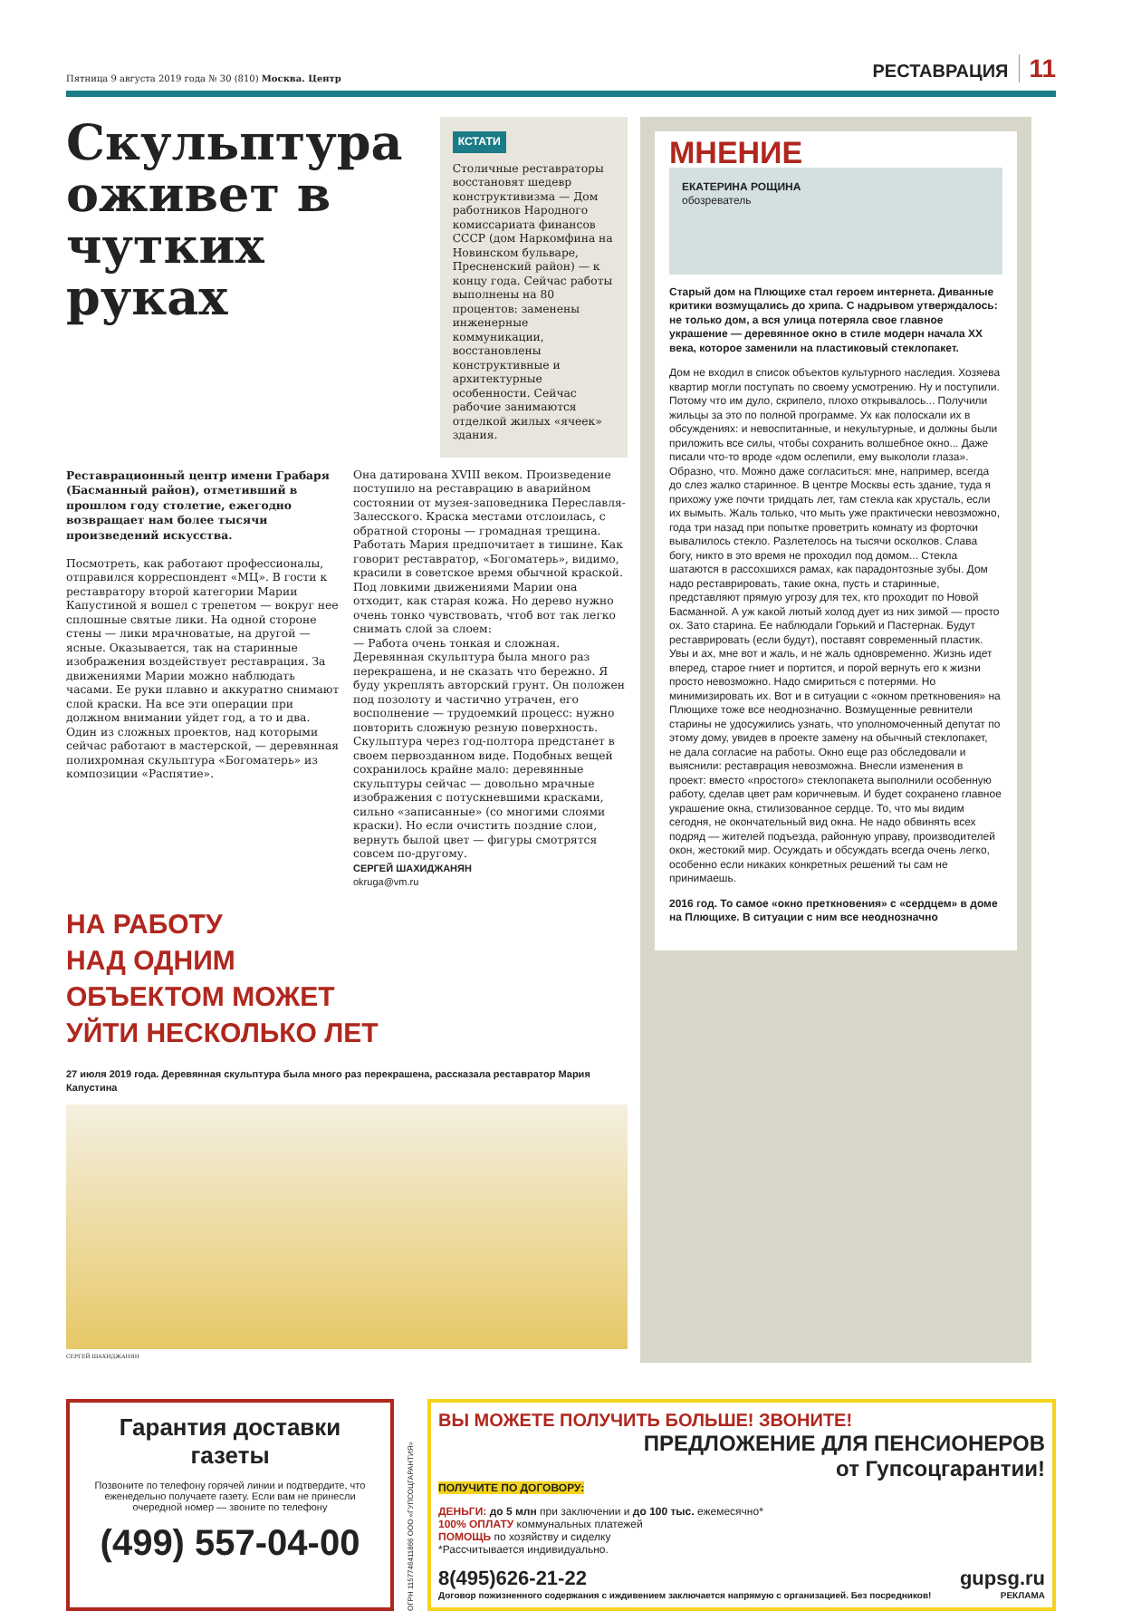Пятница 9 августа 2019 года № 30 (810) Москва. Центр
РЕСТАВРАЦИЯ 11
Скульптура оживет в чутких руках
КСТАТИ
Столичные реставраторы восстановят шедевр конструктивизма — Дом работников Народного комиссариата финансов СССР (дом Наркомфина на Новинском бульваре, Пресненский район) — к концу года. Сейчас работы выполнены на 80 процентов: заменены инженерные коммуникации, восстановлены конструктивные и архитектурные особенности. Сейчас рабочие занимаются отделкой жилых «ячеек» здания.
Реставрационный центр имени Грабаря (Басманный район), отметивший в прошлом году столетие, ежегодно возвращает нам более тысячи произведений искусства.
Посмотреть, как работают профессионалы, отправился корреспондент «МЦ». В гости к реставратору второй категории Марии Капустиной я вошел с трепетом — вокруг нее сплошные святые лики. На одной стороне стены — лики мрачноватые, на другой — ясные. Оказывается, так на старинные изображения воздействует реставрация. За движениями Марии можно наблюдать часами. Ее руки плавно и аккуратно снимают слой краски. На все эти операции при должном внимании уйдет год, а то и два.
Один из сложных проектов, над которыми сейчас работают в мастерской, — деревянная полихромная скульптура «Богоматерь» из композиции «Распятие».
Она датирована XVIII веком. Произведение поступило на реставрацию в аварийном состоянии от музея-заповедника Переславля-Залесского. Краска местами отслоилась, с обратной стороны — громадная трещина. Работать Мария предпочитает в тишине. Как говорит реставратор, «Богоматерь», видимо, красили в советское время обычной краской. Под ловкими движениями Марии она отходит, как старая кожа. Но дерево нужно очень тонко чувствовать, чтоб вот так легко снимать слой за слоем:
— Работа очень тонкая и сложная. Деревянная скульптура была много раз перекрашена, и не сказать что бережно. Я буду укреплять авторский грунт. Он положен под позолоту и частично утрачен, его восполнение — трудоемкий процесс: нужно повторить сложную резную поверхность.
Скульптура через год-полтора предстанет в своем первозданном виде. Подобных вещей сохранилось крайне мало: деревянные скульптуры сейчас — довольно мрачные изображения с потускневшими красками, сильно «записанные» (со многими слоями краски). Но если очистить поздние слои, вернуть былой цвет — фигуры смотрятся совсем по-другому.
СЕРГЕЙ ШАХИДЖАНЯН
okruga@vm.ru
НА РАБОТУ
НАД ОДНИМ
ОБЪЕКТОМ МОЖЕТ
УЙТИ НЕСКОЛЬКО ЛЕТ
27 июля 2019 года. Деревянная скульптура была много раз перекрашена, рассказала реставратор Мария Капустина
СЕРГЕЙ ШАХИДЖАНЯН
МНЕНИЕ
ЕКАТЕРИНА РОЩИНА
обозреватель
Старый дом на Плющихе стал героем интернета. Диванные критики возмущались до хрипа. С надрывом утверждалось: не только дом, а вся улица потеряла свое главное украшение — деревянное окно в стиле модерн начала ХХ века, которое заменили на пластиковый стеклопакет.
Дом не входил в список объектов культурного наследия. Хозяева квартир могли поступать по своему усмотрению. Ну и поступили. Потому что им дуло, скрипело, плохо открывалось... Получили жильцы за это по полной программе. Ух как полоскали их в обсуждениях: и невоспитанные, и некультурные, и должны были приложить все силы, чтобы сохранить волшебное окно... Даже писали что-то вроде «дом ослепили, ему выкололи глаза». Образно, что. Можно даже согласиться: мне, например, всегда до слез жалко старинное. В центре Москвы есть здание, туда я прихожу уже почти тридцать лет, там стекла как хрусталь, если их вымыть. Жаль только, что мыть уже практически невозможно, года три назад при попытке проветрить комнату из форточки вывалилось стекло. Разлетелось на тысячи осколков. Слава богу, никто в это время не проходил под домом... Стекла шатаются в рассохшихся рамах, как парадонтозные зубы. Дом надо реставрировать, такие окна, пусть и старинные, представляют прямую угрозу для тех, кто проходит по Новой Басманной. А уж какой лютый холод дует из них зимой — просто ох. Зато старина. Ее наблюдали Горький и Пастернак. Будут реставрировать (если будут), поставят современный пластик. Увы и ах, мне вот и жаль, и не жаль одновременно. Жизнь идет вперед, старое гниет и портится, и порой вернуть его к жизни просто невозможно. Надо смириться с потерями. Но минимизировать их. Вот и в ситуации с «окном преткновения» на Плющихе тоже все неоднозначно. Возмущенные ревнители старины не удосужились узнать, что уполномоченный депутат по этому дому, увидев в проекте замену на обычный стеклопакет, не дала согласие на работы. Окно еще раз обследовали и выяснили: реставрация невозможна. Внесли изменения в проект: вместо «простого» стеклопакета выполнили особенную работу, сделав цвет рам коричневым. И будет сохранено главное украшение окна, стилизованное сердце. То, что мы видим сегодня, не окончательный вид окна. Не надо обвинять всех подряд — жителей подъезда, районную управу, производителей окон, жестокий мир. Осуждать и обсуждать всегда очень легко, особенно если никаких конкретных решений ты сам не принимаешь.
2016 год. То самое «окно преткновения» с «сердцем» в доме на Плющихе. В ситуации с ним все неоднозначно
Гарантия доставки газеты
Позвоните по телефону горячей линии и подтвердите, что еженедельно получаете газету. Если вам не принесли очередной номер — звоните по телефону
(499) 557-04-00
ОГРН 1157746411866 ООО «ГУПСОЦГАРАНТИЯ»
ВЫ МОЖЕТЕ ПОЛУЧИТЬ БОЛЬШЕ! ЗВОНИТЕ!
ПРЕДЛОЖЕНИЕ ДЛЯ ПЕНСИОНЕРОВ
от Гупсоцгарантии!
ПОЛУЧИТЕ ПО ДОГОВОРУ:
ДЕНЬГИ: до 5 млн при заключении и до 100 тыс. ежемесячно*
100% ОПЛАТУ коммунальных платежей
ПОМОЩЬ по хозяйству и сиделку
*Рассчитывается индивидуально.
8(495)626-21-22 gupsg.ru
Договор пожизненного содержания с иждивением заключается напрямую с организацией. Без посредников! РЕКЛАМА